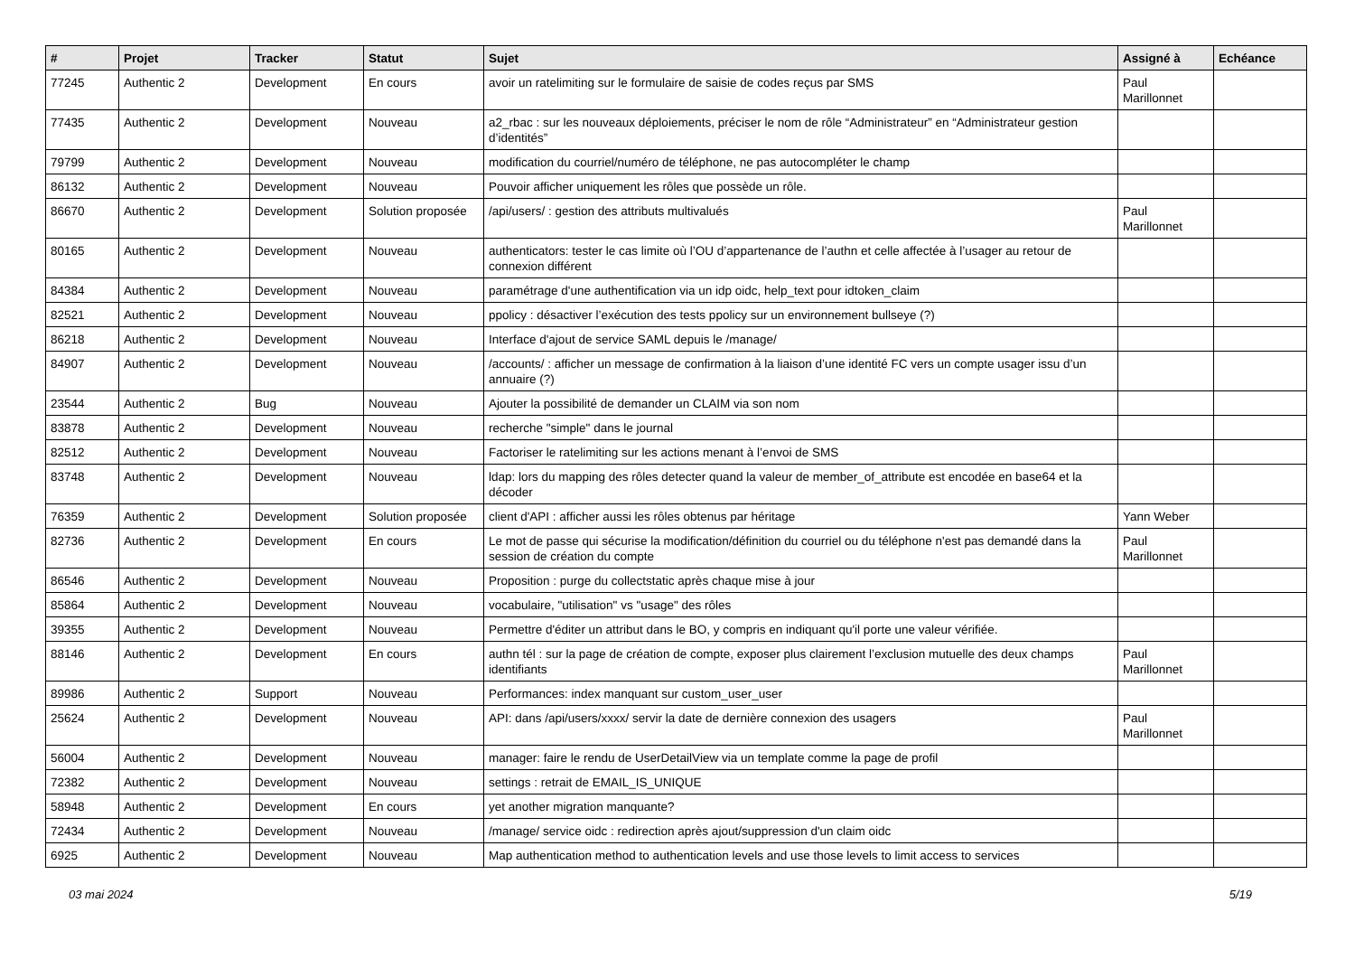| # | Projet | Tracker | Statut | Sujet | Assigné à | Echéance |
| --- | --- | --- | --- | --- | --- | --- |
| 77245 | Authentic 2 | Development | En cours | avoir un ratelimiting sur le formulaire de saisie de codes reçus par SMS | Paul Marillonnet | |
| 77435 | Authentic 2 | Development | Nouveau | a2_rbac : sur les nouveaux déploiements, préciser le nom de rôle “Administrateur” en “Administrateur gestion d’identités” | | |
| 79799 | Authentic 2 | Development | Nouveau | modification du courriel/numéro de téléphone, ne pas autocompléter le champ | | |
| 86132 | Authentic 2 | Development | Nouveau | Pouvoir afficher uniquement les rôles que possède un rôle. | | |
| 86670 | Authentic 2 | Development | Solution proposée | /api/users/ : gestion des attributs multivalués | Paul Marillonnet | |
| 80165 | Authentic 2 | Development | Nouveau | authenticators: tester le cas limite où l’OU d’appartenance de l’authn et celle affectée à l’usager au retour de connexion différent | | |
| 84384 | Authentic 2 | Development | Nouveau | paramétrage d'une authentification via un idp oidc, help_text pour idtoken_claim | | |
| 82521 | Authentic 2 | Development | Nouveau | ppolicy : désactiver l’exécution des tests ppolicy sur un environnement bullseye (?) | | |
| 86218 | Authentic 2 | Development | Nouveau | Interface d'ajout de service SAML depuis le /manage/ | | |
| 84907 | Authentic 2 | Development | Nouveau | /accounts/ : afficher un message de confirmation à la liaison d’une identité FC vers un compte usager issu d’un annuaire (?) | | |
| 23544 | Authentic 2 | Bug | Nouveau | Ajouter la possibilité de demander un CLAIM via son nom | | |
| 83878 | Authentic 2 | Development | Nouveau | recherche "simple" dans le journal | | |
| 82512 | Authentic 2 | Development | Nouveau | Factoriser le ratelimiting sur les actions menant à l’envoi de SMS | | |
| 83748 | Authentic 2 | Development | Nouveau | ldap: lors du mapping des rôles detecter quand la valeur de member_of_attribute est encodée en base64 et la décoder | | |
| 76359 | Authentic 2 | Development | Solution proposée | client d'API : afficher aussi les rôles obtenus par héritage | Yann Weber | |
| 82736 | Authentic 2 | Development | En cours | Le mot de passe qui sécurise la modification/définition du courriel ou du téléphone n'est pas demandé dans la session de création du compte | Paul Marillonnet | |
| 86546 | Authentic 2 | Development | Nouveau | Proposition : purge du collectstatic après chaque mise à jour | | |
| 85864 | Authentic 2 | Development | Nouveau | vocabulaire, "utilisation" vs "usage" des rôles | | |
| 39355 | Authentic 2 | Development | Nouveau | Permettre d'éditer un attribut dans le BO, y compris en indiquant qu'il porte une valeur vérifiée. | | |
| 88146 | Authentic 2 | Development | En cours | authn tél : sur la page de création de compte, exposer plus clairement l’exclusion mutuelle des deux champs identifiants | Paul Marillonnet | |
| 89986 | Authentic 2 | Support | Nouveau | Performances: index manquant sur custom_user_user | | |
| 25624 | Authentic 2 | Development | Nouveau | API: dans /api/users/xxxx/ servir la date de dernière connexion des usagers | Paul Marillonnet | |
| 56004 | Authentic 2 | Development | Nouveau | manager: faire le rendu de UserDetailView via un template comme la page de profil | | |
| 72382 | Authentic 2 | Development | Nouveau | settings : retrait de EMAIL_IS_UNIQUE | | |
| 58948 | Authentic 2 | Development | En cours | yet another migration manquante? | | |
| 72434 | Authentic 2 | Development | Nouveau | /manage/ service oidc : redirection après ajout/suppression d'un claim oidc | | |
| 6925 | Authentic 2 | Development | Nouveau | Map authentication method to authentication levels and use those levels to limit access to services | | |
03 mai 2024 5/19